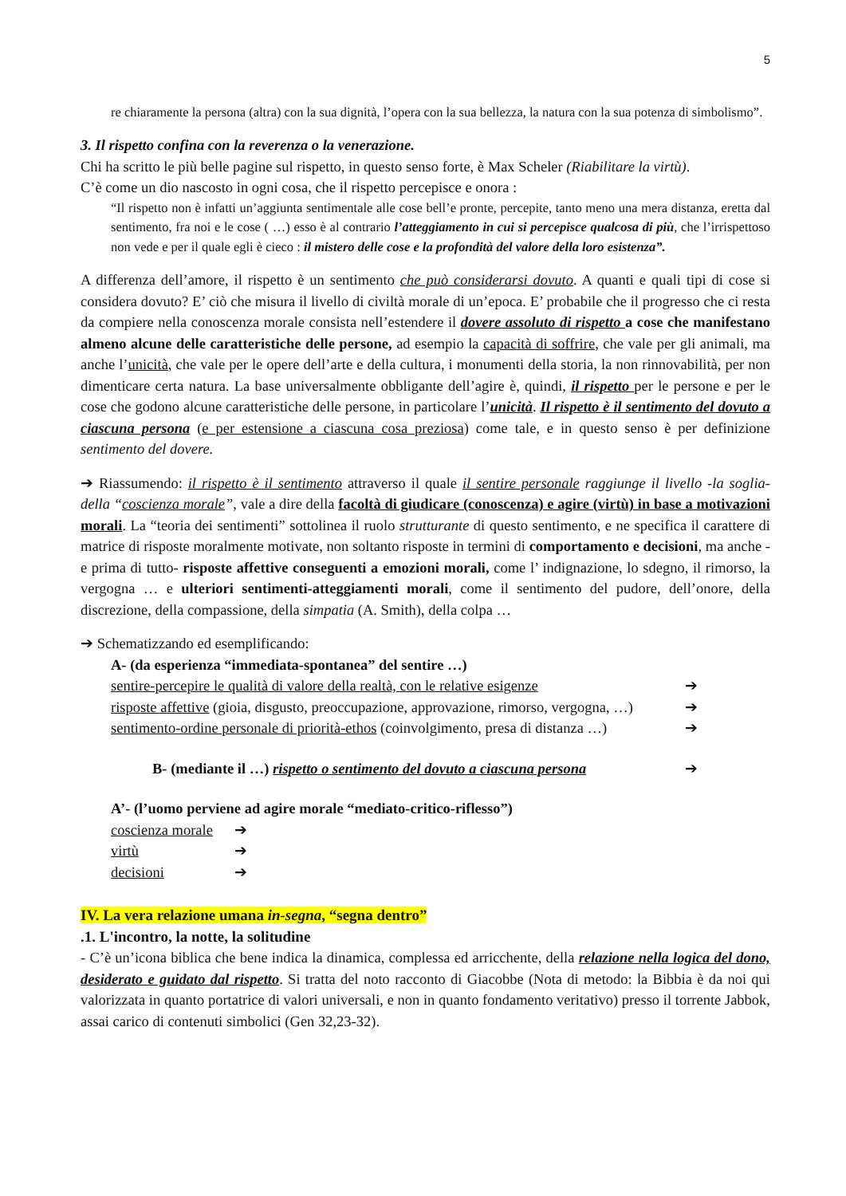5
re chiaramente la persona (altra) con la sua dignità, l’opera con la sua bellezza, la natura con la sua potenza di simbolismo”.
3. Il rispetto confina con la reverenza o la venerazione.
Chi ha scritto le più belle pagine sul rispetto, in questo senso forte, è Max Scheler (Riabilitare la virtù).
C’è come un dio nascosto in ogni cosa, che il rispetto percepisce e onora :
“Il rispetto non è infatti un’aggiunta sentimentale alle cose bell’e pronte, percepite, tanto meno una mera distanza, eretta dal sentimento, fra noi e le cose ( …) esso è al contrario l’atteggiamento in cui si percepisce qualcosa di più, che l’irrispettoso non vede e per il quale egli è cieco : il mistero delle cose e la profondità del valore della loro esistenza”.
A differenza dell’amore, il rispetto è un sentimento che può considerarsi dovuto. A quanti e quali tipi di cose si considera dovuto? E’ ciò che misura il livello di civiltà morale di un’epoca. E’ probabile che il progresso che ci resta da compiere nella conoscenza morale consista nell’estendere il dovere assoluto di rispetto a cose che manifestano almeno alcune delle caratteristiche delle persone, ad esempio la capacità di soffrire, che vale per gli animali, ma anche l’unicità, che vale per le opere dell’arte e della cultura, i monumenti della storia, la non rinnovabilità, per non dimenticare certa natura. La base universalmente obbligante dell’agire è, quindi, il rispetto per le persone e per le cose che godono alcune caratteristiche delle persone, in particolare l’unicità. Il rispetto è il sentimento del dovuto a ciascuna persona (e per estensione a ciascuna cosa preziosa) come tale, e in questo senso è per definizione sentimento del dovere.
➔ Riassumendo: il rispetto è il sentimento attraverso il quale il sentire personale raggiunge il livello -la soglia- della “coscienza morale”, vale a dire della facoltà di giudicare (conoscenza) e agire (virtù) in base a motivazioni morali. La “teoria dei sentimenti” sottolinea il ruolo strutturante di questo sentimento, e ne specifica il carattere di matrice di risposte moralmente motivate, non soltanto risposte in termini di comportamento e decisioni, ma anche -e prima di tutto- risposte affettive conseguenti a emozioni morali, come l’ indignazione, lo sdegno, il rimorso, la vergogna … e ulteriori sentimenti-atteggiamenti morali, come il sentimento del pudore, dell’onore, della discrezione, della compassione, della simpatia (A. Smith), della colpa …
➔ Schematizzando ed esemplificando:
A- (da esperienza “immediata-spontanea” del sentire …)
sentire-percepire le qualità di valore della realtà, con le relative esigenze ➔
risposte affettive (gioia, disgusto, preoccupazione, approvazione, rimorso, vergogna, …) ➔
sentimento-ordine personale di priorità-ethos (coinvolgimento, presa di distanza …) ➔
B- (mediante il …) rispetto o sentimento del dovuto a ciascuna persona ➔
A’- (l’uomo perviene ad agire morale “mediato-critico-riflesso”)
coscienza morale ➔
virtù ➔
decisioni ➔
IV. La vera relazione umana in-segna, “segna dentro”
.1. L'incontro, la notte, la solitudine
- C’è un’icona biblica che bene indica la dinamica, complessa ed arricchente, della relazione nella logica del dono, desiderato e guidato dal rispetto. Si tratta del noto racconto di Giacobbe (Nota di metodo: la Bibbia è da noi qui valorizzata in quanto portatrice di valori universali, e non in quanto fondamento veritativo) presso il torrente Jabbok, assai carico di contenuti simbolici (Gen 32,23-32).